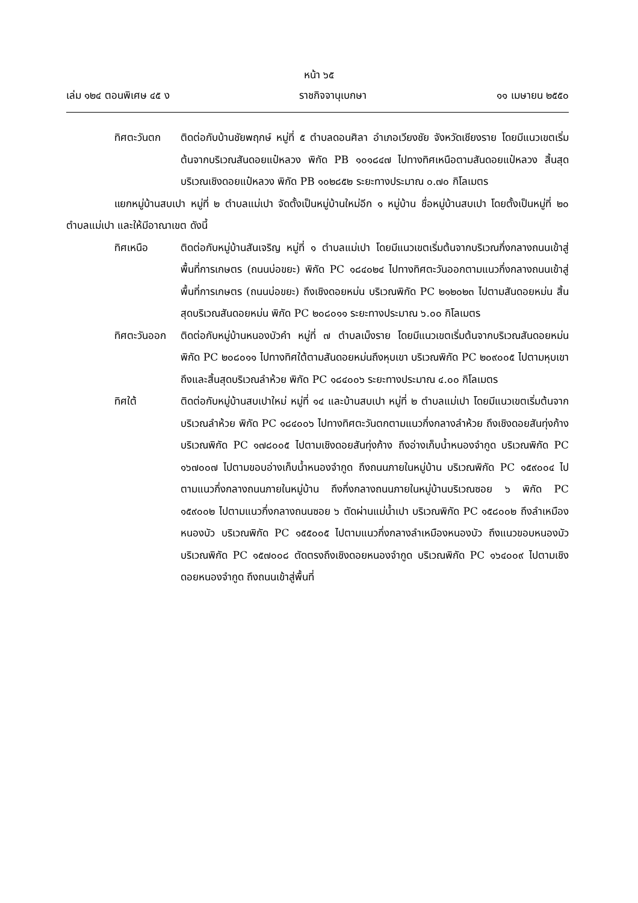หน้า ๖๕
เล่ม ๑๒๔ ตอนพิเศษ ๔๕ ง ราชกิจจานุเบกษา ๑๑ เมษายน ๒๕๕๐
ทิศตะวันตก ติดต่อกับบ้านชัยพฤกษ์ หมู่ที่ ๕ ตำบลดอนศิลา อำเภอเวียงชัย จังหวัดเชียงราย โดยมีแนวเขตเริ่มต้นจากบริเวณสันดอยแป๋หลวง พิกัด PB ๑๐๑๘๔๗ ไปทางทิศเหนือตามสันดอยแป๋หลวง สิ้นสุดบริเวณเชิงดอยแป๋หลวง พิกัด PB ๑๐๒๘๕๒ ระยะทางประมาณ ๐.๗๐ กิโลเมตร
แยกหมู่บ้านสบเปา หมู่ที่ ๒ ตำบลแม่เปา จัดตั้งเป็นหมู่บ้านใหม่อีก ๑ หมู่บ้าน ชื่อหมู่บ้านสบเปา โดยตั้งเป็นหมู่ที่ ๒๐ ตำบลแม่เปา และให้มีอาณาเขต ดังนี้
ทิศเหนือ ติดต่อกับหมู่บ้านสันเจริญ หมู่ที่ ๑ ตำบลแม่เปา โดยมีแนวเขตเริ่มต้นจากบริเวณกึ่งกลางถนนเข้าสู่พื้นที่การเกษตร (ถนนบ่อขยะ) พิกัด PC ๑๘๔๐๒๔ ไปทางทิศตะวันออกตามแนวกึ่งกลางถนนเข้าสู่พื้นที่การเกษตร (ถนนบ่อขยะ) ถึงเชิงดอยหม่น บริเวณพิกัด PC ๒๑๒๐๒๓ ไปตามสันดอยหม่น สิ้นสุดบริเวณสันดอยหม่น พิกัด PC ๒๐๘๐๑๑ ระยะทางประมาณ ๖.๐๐ กิโลเมตร
ทิศตะวันออก
ติดต่อกับหมู่บ้านหนองบัวคำ หมู่ที่ ๗ ตำบลเม็งราย โดยมีแนวเขตเริ่มต้นจากบริเวณสันดอยหม่น พิกัด PC ๒๐๘๐๑๑ ไปทางทิศใต้ตามสันดอยหม่นถึงหุบเขา บริเวณพิกัด PC ๒๐๙๐๐๕ ไปตามหุบเขา ถึงและสิ้นสุดบริเวณลำห้วย พิกัด PC ๑๘๔๐๐๖ ระยะทางประมาณ ๔.๐๐ กิโลเมตร
ทิศใต้ ติดต่อกับหมู่บ้านสบเปาใหม่ หมู่ที่ ๑๔ และบ้านสบเปา หมู่ที่ ๒ ตำบลแม่เปา โดยมีแนวเขตเริ่มต้นจากบริเวณลำห้วย พิกัด PC ๑๘๔๐๐๖ ไปทางทิศตะวันตกตามแนวกึ่งกลางลำห้วย ถึงเชิงดอยสันทุ่งก้าง บริเวณพิกัด PC ๑๗๘๐๐๕ ไปตามเชิงดอยสันทุ่งก้าง ถึงอ่างเก็บน้ำหนองจำกูด บริเวณพิกัด PC ๑๖๗๐๐๗ ไปตามขอบอ่างเก็บน้ำหนองจำกูด ถึงถนนภายในหมู่บ้าน บริเวณพิกัด PC ๑๕๙๐๐๔ ไปตามแนวกึ่งกลางถนนภายในหมู่บ้าน ถึงกึ่งกลางถนนภายในหมู่บ้านบริเวณซอย ๖ พิกัด PC ๑๕๙๐๐๒ ไปตามแนวกึ่งกลางถนนซอย ๖ ตัดผ่านแม่น้ำเปา บริเวณพิกัด PC ๑๕๘๐๐๒ ถึงลำเหมืองหนองบัว บริเวณพิกัด PC ๑๕๕๐๐๕ ไปตามแนวกึ่งกลางลำเหมืองหนองบัว ถึงแนวขอบหนองบัว บริเวณพิกัด PC ๑๕๗๐๐๘ ตัดตรงถึงเชิงดอยหนองจำกูด บริเวณพิกัด PC ๑๖๔๐๐๙ ไปตามเชิงดอยหนองจำกูด ถึงถนนเข้าสู่พื้นที่